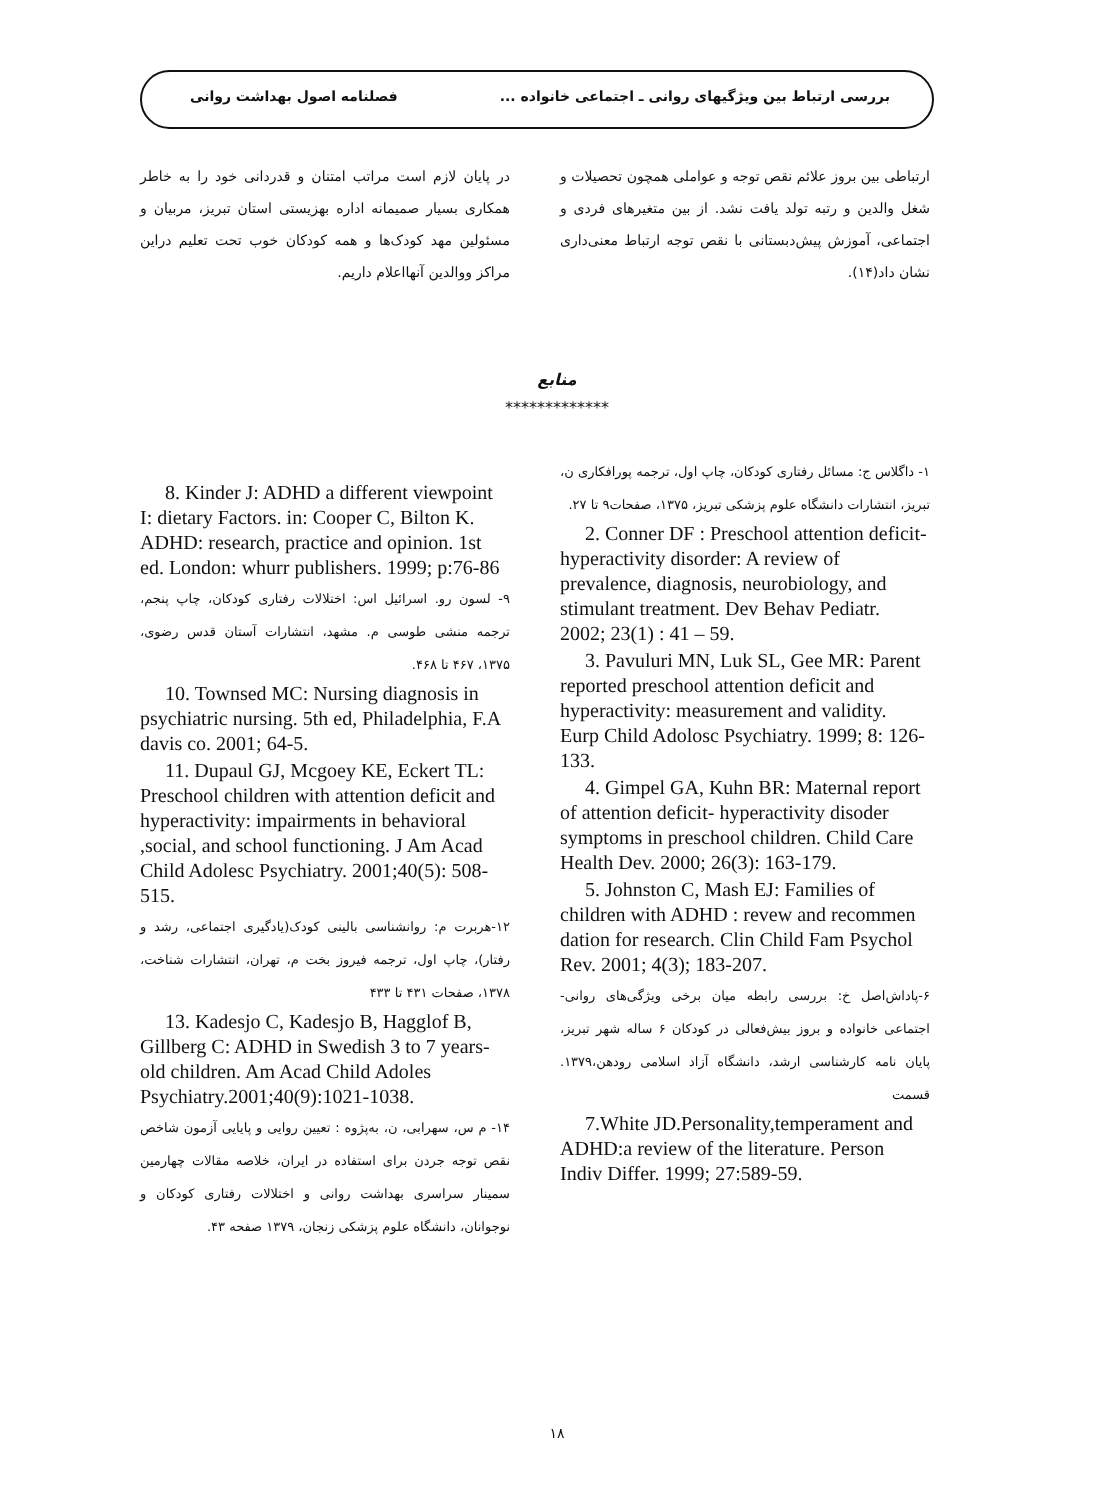بررسی ارتباط بین ویژگیهای روانی ـ اجتماعی خانواده ... فصلنامه اصول بهداشت روانی
ارتباطی بین بروز علائم نقص توجه و عواملی همچون تحصیلات و شغل والدین و رتبه تولد یافت نشد. از بین متغیرهای فردی و اجتماعی، آموزش پیش‌دبستانی با نقص توجه ارتباط معنی‌داری نشان داد(۱۴).
در پایان لازم است مراتب امتنان و قدردانی خود را به خاطر همکاری بسیار صمیمانه اداره بهزیستی استان تبریز، مربیان و مسئولین مهد کودک‌ها و همه کودکان خوب تحت تعلیم دراین مراکز ووالدین آنهااعلام داریم.
منابع
*************
۱- داگلاس ج: مسائل رفتاری کودکان، چاپ اول، ترجمه پورافکاری ن، تبریز، انتشارات دانشگاه علوم پزشکی تبریز، ۱۳۷۵، صفحات۹ تا ۲۷.
2. Conner DF : Preschool attention deficit-hyperactivity disorder: A review of prevalence, diagnosis, neurobiology, and stimulant treatment. Dev Behav Pediatr. 2002; 23(1) : 41 – 59.
3. Pavuluri MN, Luk SL, Gee MR: Parent reported preschool attention deficit and hyperactivity: measurement and validity. Eurp Child Adolosc Psychiatry. 1999; 8: 126-133.
4. Gimpel GA, Kuhn BR: Maternal report of attention deficit- hyperactivity disoder symptoms in preschool children. Child Care Health Dev. 2000; 26(3): 163-179.
5. Johnston C, Mash EJ: Families of children with ADHD : revew and recommen dation for research. Clin Child Fam Psychol Rev. 2001; 4(3); 183-207.
۶-پاداش‌اصل خ: بررسی رابطه میان برخی ویژگی‌های روانی- اجتماعی خانواده و بروز بیش‌فعالی در کودکان ۶ ساله شهر تبریز، پایان نامه کارشناسی ارشد، دانشگاه آزاد اسلامی رودهن،۱۳۷۹. قسمت
7.White JD.Personality,temperament and ADHD:a review of the literature. Person Indiv Differ. 1999; 27:589-59.
8. Kinder J: ADHD a different viewpoint I: dietary Factors. in: Cooper C, Bilton K. ADHD: research, practice and opinion. 1st ed. London: whurr publishers. 1999; p:76-86
۹- لسون رو. اسرائیل اس: اختلالات رفتاری کودکان، چاپ پنجم، ترجمه منشی طوسی م. مشهد، انتشارات آستان قدس رضوی، ۱۳۷۵، ۴۶۷ تا ۴۶۸.
10. Townsed MC: Nursing diagnosis in psychiatric nursing. 5th ed, Philadelphia, F.A davis co. 2001; 64-5.
11. Dupaul GJ, Mcgoey KE, Eckert TL: Preschool children with attention deficit and hyperactivity: impairments in behavioral ,social, and school functioning. J Am Acad Child Adolesc Psychiatry. 2001;40(5): 508-515.
۱۲-هربرت م: روانشناسی بالینی کودک(یادگیری اجتماعی، رشد و رفتار)، چاپ اول، ترجمه فیروز بخت م، تهران، انتشارات شناخت، ۱۳۷۸، صفحات ۴۳۱ تا ۴۳۳
13. Kadesjo C, Kadesjo B, Hagglof B, Gillberg C: ADHD in Swedish 3 to 7 years-old children. Am Acad Child Adoles Psychiatry.2001;40(9):1021-1038.
۱۴- م س، سهرابی، ن، به‌پژوه : تعیین روایی و پایایی آزمون شاخص نقص توجه جردن برای استفاده در ایران، خلاصه مقالات چهارمین سمینار سراسری بهداشت روانی و اختلالات رفتاری کودکان و نوجوانان، دانشگاه علوم پزشکی زنجان، ۱۳۷۹ صفحه ۴۳.
۱۸